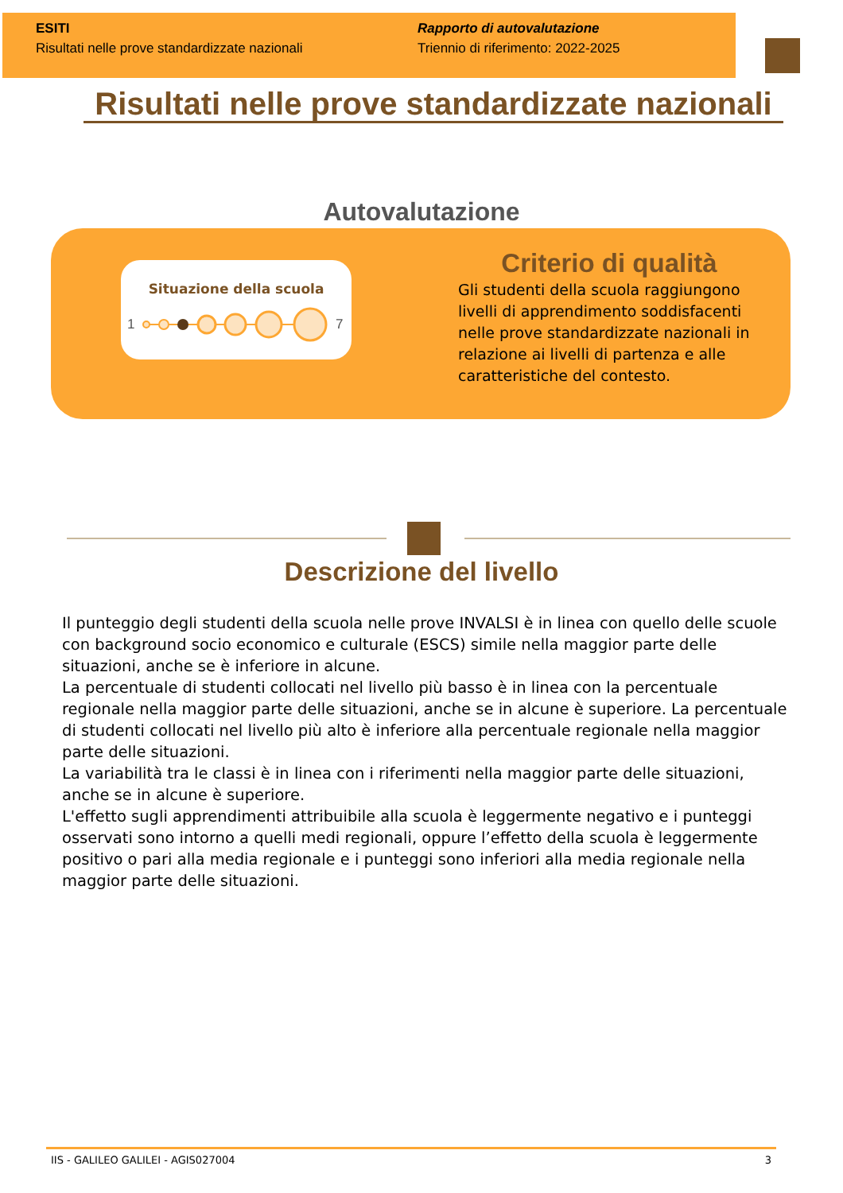ESITI
Risultati nelle prove standardizzate nazionali
Rapporto di autovalutazione
Triennio di riferimento: 2022-2025
Risultati nelle prove standardizzate nazionali
Autovalutazione
Situazione della scuola
1
7
Criterio di qualità
Gli studenti della scuola raggiungono livelli di apprendimento soddisfacenti nelle prove standardizzate nazionali in relazione ai livelli di partenza e alle caratteristiche del contesto.
Descrizione del livello
Il punteggio degli studenti della scuola nelle prove INVALSI è in linea con quello delle scuole con background socio economico e culturale (ESCS) simile nella maggior parte delle situazioni, anche se è inferiore in alcune.
La percentuale di studenti collocati nel livello più basso è in linea con la percentuale regionale nella maggior parte delle situazioni, anche se in alcune è superiore. La percentuale di studenti collocati nel livello più alto è inferiore alla percentuale regionale nella maggior parte delle situazioni.
La variabilità tra le classi è in linea con i riferimenti nella maggior parte delle situazioni, anche se in alcune è superiore.
L'effetto sugli apprendimenti attribuibile alla scuola è leggermente negativo e i punteggi osservati sono intorno a quelli medi regionali, oppure l’effetto della scuola è leggermente positivo o pari alla media regionale e i punteggi sono inferiori alla media regionale nella maggior parte delle situazioni.
IIS - GALILEO GALILEI - AGIS027004 3